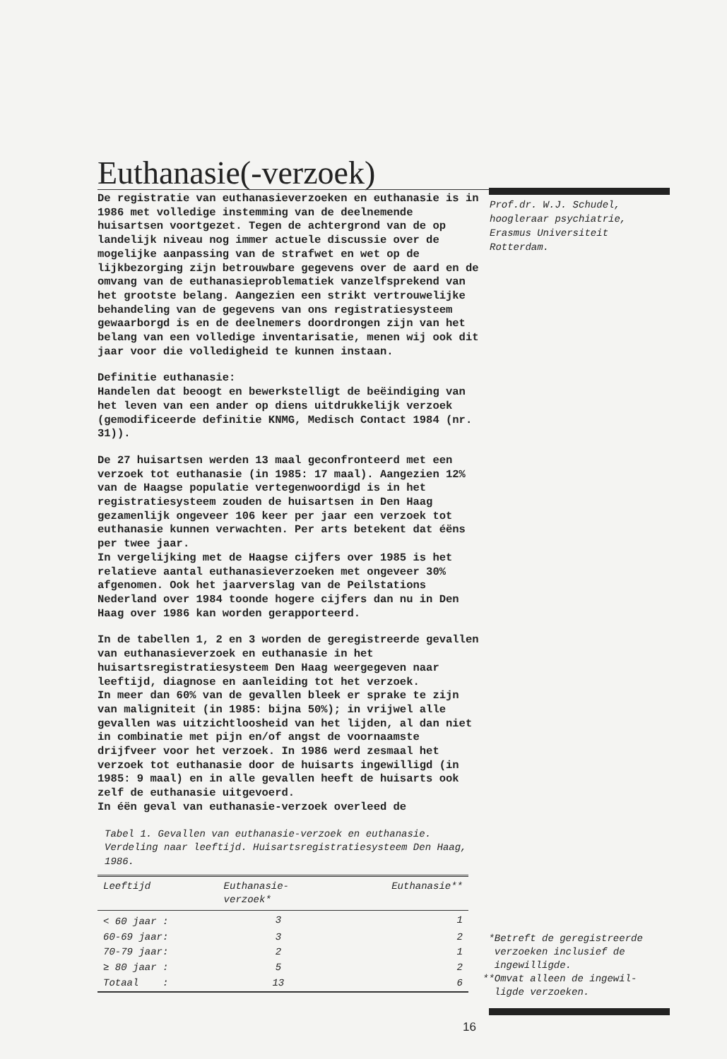Euthanasie(-verzoek)
De registratie van euthanasieverzoeken en euthanasie is in 1986 met volledige instemming van de deelnemende huisartsen voortgezet. Tegen de achtergrond van de op landelijk niveau nog immer actuele discussie over de mogelijke aanpassing van de strafwet en wet op de lijkbezorging zijn betrouwbare gegevens over de aard en de omvang van de euthanasieproblematiek vanzelfsprekend van het grootste belang. Aangezien een strikt vertrouwelijke behandeling van de gegevens van ons registratiesysteem gewaarborgd is en de deelnemers doordrongen zijn van het belang van een volledige inventarisatie, menen wij ook dit jaar voor die volledigheid te kunnen instaan.
Definitie euthanasie:
Handelen dat beoogt en bewerkstelligt de beëindiging van het leven van een ander op diens uitdrukkelijk verzoek (gemodificeerde definitie KNMG, Medisch Contact 1984 (nr. 31)).
De 27 huisartsen werden 13 maal geconfronteerd met een verzoek tot euthanasie (in 1985: 17 maal). Aangezien 12% van de Haagse populatie vertegenwoordigd is in het registratiesysteem zouden de huisartsen in Den Haag gezamenlijk ongeveer 106 keer per jaar een verzoek tot euthanasie kunnen verwachten. Per arts betekent dat éëns per twee jaar.
In vergelijking met de Haagse cijfers over 1985 is het relatieve aantal euthanasieverzoeken met ongeveer 30% afgenomen. Ook het jaarverslag van de Peilstations Nederland over 1984 toonde hogere cijfers dan nu in Den Haag over 1986 kan worden gerapporteerd.
In de tabellen 1, 2 en 3 worden de geregistreerde gevallen van euthanasieverzoek en euthanasie in het huisartsregistratiesysteem Den Haag weergegeven naar leeftijd, diagnose en aanleiding tot het verzoek.
In meer dan 60% van de gevallen bleek er sprake te zijn van maligniteit (in 1985: bijna 50%); in vrijwel alle gevallen was uitzichtloosheid van het lijden, al dan niet in combinatie met pijn en/of angst de voornaamste drijfveer voor het verzoek. In 1986 werd zesmaal het verzoek tot euthanasie door de huisarts ingewilligd (in 1985: 9 maal) en in alle gevallen heeft de huisarts ook zelf de euthanasie uitgevoerd.
In éën geval van euthanasie-verzoek overleed de
Tabel 1. Gevallen van euthanasie-verzoek en euthanasie. Verdeling naar leeftijd. Huisartsregistratiesysteem Den Haag, 1986.
| Leeftijd | Euthanasie- verzoek* | Euthanasie** |
| --- | --- | --- |
| < 60 jaar : | 3 | 1 |
| 60-69 jaar: | 3 | 2 |
| 70-79 jaar: | 2 | 1 |
| ≥ 80 jaar : | 5 | 2 |
| Totaal : | 13 | 6 |
Prof.dr. W.J. Schudel,
hoogleraar psychiatrie,
Erasmus Universiteit
Rotterdam.
*Betreft de geregistreerde
verzoeken inclusief de
ingewilligde.
**Omvat alleen de ingewil-
ligde verzoeken.
16